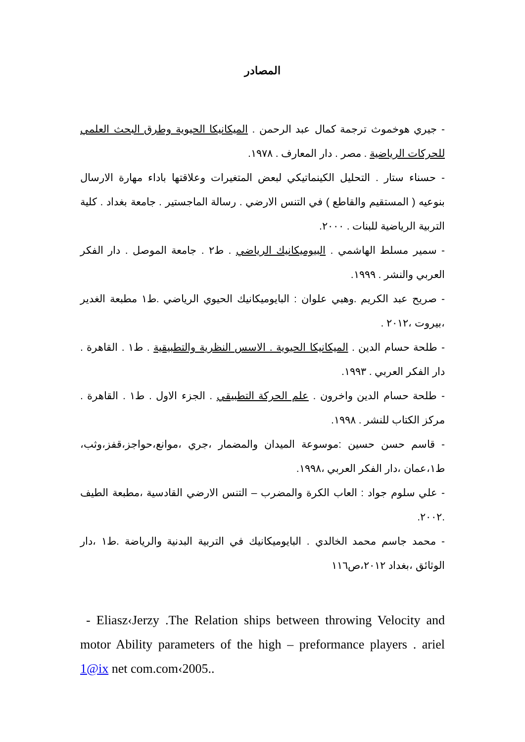المصادر
- جيري هوخموث ترجمة كمال عبد الرحمن . الميكانيكا الحيوية وطرق البحث العلمي للحركات الرياضية . مصر . دار المعارف . ١٩٧٨.
- حسناء ستار . التحليل الكينماتيكي لبعض المتغيرات وعلاقتها باداء مهارة الارسال بنوعيه ( المستقيم والقاطع ) في التنس الارضي . رسالة الماجستير . جامعة بغداد . كلية التربية الرياضية للبنات . ٢٠٠٠.
- سمير مسلط الهاشمي . البيوميكانيك الرياضي . ط٢ . جامعة الموصل . دار الفكر العربي والنشر . ١٩٩٩.
- صريح عبد الكريم .وهبي علوان : البايوميكانيك الحيوي الرياضي .ط١ مطبعة الغدير ،بيروت ،٢٠١٢ .
- طلحة حسام الدين . الميكانيكا الحيوية . الاسس النظرية والتطبيقية . ط١ . القاهرة . دار الفكر العربي . ١٩٩٣.
- طلحة حسام الدين واخرون . علم الحركة التطبيقي . الجزء الاول . ط١ . القاهرة . مركز الكتاب للنشر . ١٩٩٨.
- قاسم حسن حسين :موسوعة الميدان والمضمار ،جري ،موانع،حواجز،قفز،وثب، ط١،عمان ،دار الفكر العربي ،١٩٩٨.
- علي سلوم جواد : العاب الكرة والمضرب – التنس الارضي القادسية ،مطبعة الطيف .٢٠٠٢.
- محمد جاسم محمد الخالدي . البايوميكانيك في التربية البدنية والرياضة .ط١ ،دار الوثائق ،بغداد ٢٠١٢،ص١١٦
- Eliasz‹Jerzy .The Relation ships between throwing Velocity and motor Ability parameters of the high – preformance players . ariel 1@ix net com.com‹2005..